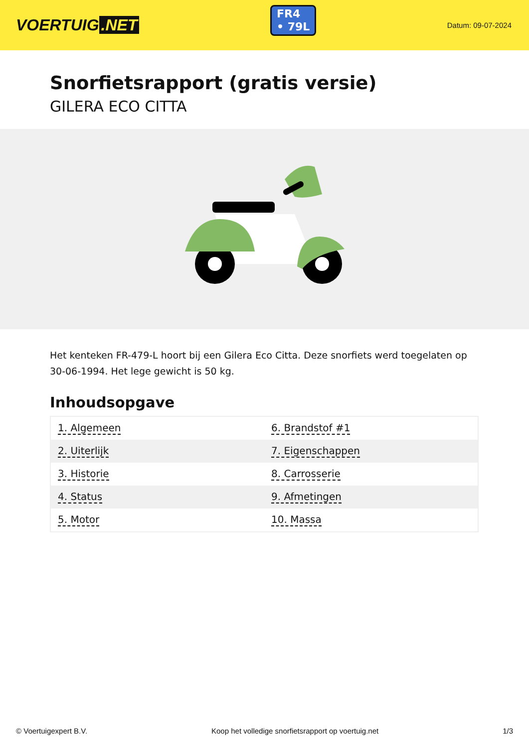VOERTUIG.NET
FR4
• 79L
Datum: 09-07-2024
Snorfietsrapport (gratis versie)
GILERA ECO CITTA
Het kenteken FR-479-L hoort bij een Gilera Eco Citta. Deze snorfiets werd toegelaten op 30-06-1994. Het lege gewicht is 50 kg.
Inhoudsopgave
| 1. Algemeen | 6. Brandstof #1 |
| 2. Uiterlijk | 7. Eigenschappen |
| 3. Historie | 8. Carrosserie |
| 4. Status | 9. Afmetingen |
| 5. Motor | 10. Massa |
© Voertuigexpert B.V. Koop het volledige snorfietsrapport op voertuig.net 1/3